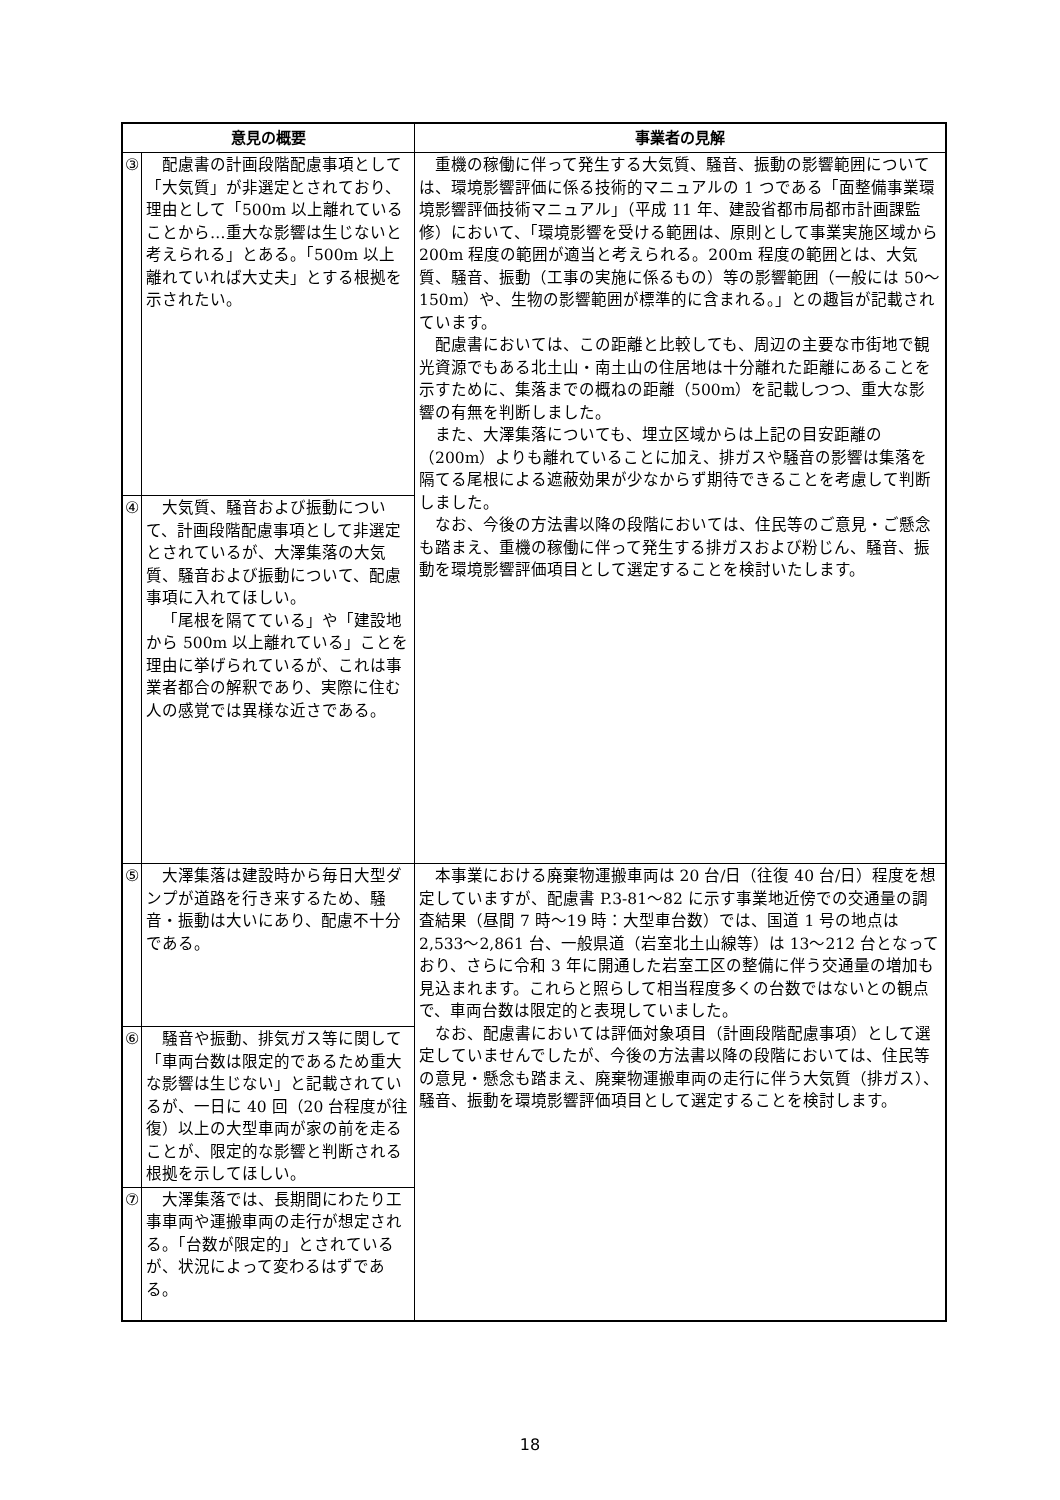| 意見の概要 | | 事業者の見解 |
| --- | --- | --- |
| ③ | 配慮書の計画段階配慮事項として「大気質」が非選定とされており、理由として「500m 以上離れていることから…重大な影響は生じないと考えられる」とある。「500m 以上離れていれば大丈夫」とする根拠を示されたい。 | 重機の稼働に伴って発生する大気質、騒音、振動の影響範囲については、環境影響評価に係る技術的マニュアルの 1 つである「面整備事業環境影響評価技術マニュアル」（平成 11 年、建設省都市局都市計画課監修）において、「環境影響を受ける範囲は、原則として事業実施区域から 200m 程度の範囲が適当と考えられる。200m 程度の範囲とは、大気質、騒音、振動（工事の実施に係るもの）等の影響範囲（一般には 50～150m）や、生物の影響範囲が標準的に含まれる。」との趣旨が記載されています。 配慮書においては、この距離と比較しても、周辺の主要な市街地で観光資源でもある北土山・南土山の住居地は十分離れた距離にあることを示すために、集落までの概ねの距離（500m）を記載しつつ、重大な影響の有無を判断しました。 また、大澤集落についても、埋立区域からは上記の目安距離の（200m）よりも離れていることに加え、排ガスや騒音の影響は集落を隔てる尾根による遮蔽効果が少なからず期待できることを考慮して判断しました。 なお、今後の方法書以降の段階においては、住民等のご意見・ご懸念も踏まえ、重機の稼働に伴って発生する排ガスおよび粉じん、騒音、振動を環境影響評価項目として選定することを検討いたします。 |
| ④ | 大気質、騒音および振動について、計画段階配慮事項として非選定とされているが、大澤集落の大気質、騒音および振動について、配慮事項に入れてほしい。 「尾根を隔てている」や「建設地から 500m 以上離れている」ことを理由に挙げられているが、これは事業者都合の解釈であり、実際に住む人の感覚では異様な近さである。 | |
| ⑤ | 大澤集落は建設時から毎日大型ダンプが道路を行き来するため、騒音・振動は大いにあり、配慮不十分である。 | 本事業における廃棄物運搬車両は 20 台/日（往復 40 台/日）程度を想定していますが、配慮書 P.3-81～82 に示す事業地近傍での交通量の調査結果（昼間 7 時～19 時：大型車台数）では、国道 1 号の地点は 2,533～2,861 台、一般県道（岩室北土山線等）は 13～212 台となっており、さらに令和 3 年に開通した岩室工区の整備に伴う交通量の増加も見込まれます。これらと照らして相当程度多くの台数ではないとの観点で、車両台数は限定的と表現していました。 なお、配慮書においては評価対象項目（計画段階配慮事項）として選定していませんでしたが、今後の方法書以降の段階においては、住民等の意見・懸念も踏まえ、廃棄物運搬車両の走行に伴う大気質（排ガス）、騒音、振動を環境影響評価項目として選定することを検討します。 |
| ⑥ | 騒音や振動、排気ガス等に関して「車両台数は限定的であるため重大な影響は生じない」と記載されているが、一日に 40 回（20 台程度が往復）以上の大型車両が家の前を走ることが、限定的な影響と判断される根拠を示してほしい。 | |
| ⑦ | 大澤集落では、長期間にわたり工事車両や運搬車両の走行が想定される。「台数が限定的」とされているが、状況によって変わるはずである。 | |
18